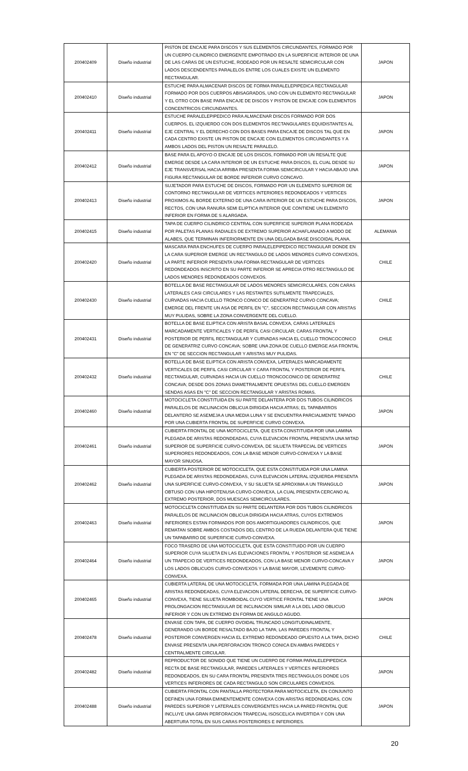| 200402409 | Diseño industrial | PISTON DE ENCAJE PARA DISCOS Y SUS ELEMENTOS CIRCUNDANTES, FORMADO POR UN CUERPO CILINDRICO EMERGENTE EMPOTRADO EN LA SUPERFICIE INTERIOR DE UNA DE LAS CARAS DE UN ESTUCHE, RODEADO POR UN RESALTE SEMICIRCULAR CON LADOS DESCENDENTES PARALELOS ENTRE LOS CUALES EXISTE UN ELEMENTO RECTANGULAR. | JAPON |
| 200402410 | Diseño industrial | ESTUCHE PARA ALMACENAR DISCOS DE FORMA PARALELEPIPEDICA RECTANGULAR FORMADO POR DOS CUERPOS ABISAGRADOS, UNO CON UN ELEMENTO RECTANGULAR Y EL OTRO CON BASE PARA ENCAJE DE DISCOS Y PISTON DE ENCAJE CON ELEMENTOS CONCENTRICOS CIRCUNDANTES. | JAPON |
| 200402411 | Diseño industrial | ESTUCHE PARALELEPIPEDICO PARA ALMACENAR DISCOS FORMADO POR DOS CUERPOS, EL IZQUIERDO CON DOS ELEMENTOS RECTANGULARES EQUIDISTANTES AL EJE CENTRAL Y EL DERECHO CON DOS BASES PARA ENCAJE DE DISCOS TAL QUE EN CADA CENTRO EXISTE UN PISTON DE ENCAJE CON ELEMENTOS CIRCUNDANTES Y A AMBOS LADOS DEL PISTON UN RESALTE PARALELO. | JAPON |
| 200402412 | Diseño industrial | BASE PARA EL APOYO O ENCAJE DE LOS DISCOS, FORMADO POR UN RESALTE QUE EMERGE DESDE LA CARA INTERIOR DE UN ESTUCHE PARA DISCOS, EL CUAL DESDE SU EJE TRANSVERSAL HACIA ARRIBA PRESENTA FORMA SEMICIRCULAR Y HACIA ABAJO UNA FIGURA RECTANGULAR DE BORDE INFERIOR CURVO CONCAVO. | JAPON |
| 200402413 | Diseño industrial | SUJETADOR PARA ESTUCHE DE DISCOS, FORMADO POR UN ELEMENTO SUPERIOR DE CONTORNO RECTANGULAR DE VERTICES INTERIORES REDONDEADOS Y VERTICES PROXIMOS AL BORDE EXTERNO DE UNA CARA INTERIOR DE UN ESTUCHE PARA DISCOS, RECTOS, CON UNA RANURA SEMI ELIPTICA INTERIOR QUE CONTIENE UN ELEMENTO INFERIOR EN FORMA DE S ALARGADA. | JAPON |
| 200402415 | Diseño industrial | TAPA DE CUERPO CILINDRICO CENTRAL CON SUPERFICIE SUPERIOR PLANA RODEADA POR PALETAS PLANAS RADIALES DE EXTREMO SUPERIOR ACHAFLANADO A MODO DE ALABES, QUE TERMINAN INFERIORMENTE EN UNA DELGADA BASE DISCOIDAL PLANA. | ALEMANIA |
| 200402420 | Diseño industrial | MASCARA PARA ENCHUFES DE CUERPO PARALELEPIPEDICO RECTANGULAR DONDE EN LA CARA SUPERIOR EMERGE UN RECTANGULO DE LADOS MENORES CURVO CONVEXOS, LA PARTE INFERIOR PRESENTA UNA FORMA RECTANGULAR DE VERTICES REDONDEADOS INSCRITO EN SU PARTE INFERIOR SE APRECIA OTRO RECTANGULO DE LADOS MENORES REDONDEADOS CONVEXOS. | CHILE |
| 200402430 | Diseño industrial | BOTELLA DE BASE RECTANGULAR DE LADOS MENORES SEMICIRCULARES, CON CARAS LATERALES CASI CIRCULARES Y LAS RESTANTES SUTILMENTE TRAPECIALES, CURVADAS HACIA CUELLO TRONCO CONICO DE GENERATRIZ CURVO CONCAVA; EMERGE DEL FRENTE UN ASA DE PERFIL EN "C", SECCION RECTANGULAR CON ARISTAS MUY PULIDAS, SOBRE LA ZONA CONVERGENTE DEL CUELLO. | CHILE |
| 200402431 | Diseño industrial | BOTELLA DE BASE ELIPTICA CON ARISTA BASAL CONVEXA, CARAS LATERALES MARCADAMENTE VERTICALES Y DE PERFIL CASI CIRCULAR; CARAS FRONTAL Y POSTERIOR DE PERFIL RECTANGULAR Y CURVADAS HACIA EL CUELLO TRONCOCONICO DE GENERATRIZ CURVO CONCAVA; SOBRE UNA ZONA DE CUELLO EMERGE ASA FRONTAL EN "C" DE SECCION RECTANGULAR Y ARISTAS MUY PULIDAS. | CHILE |
| 200402432 | Diseño industrial | BOTELLA DE BASE ELIPTICA CON ARISTA CONVEXA, LATERALES MARCADAMENTE VERTICALES DE PERFIL CASI CIRCULAR Y CARA FRONTAL Y POSTERIOR DE PERFIL RECTANGULAR, CURVADAS HACIA UN CUELLO TRONCOCONICO DE GENERATRIZ CONCAVA; DESDE DOS ZONAS DIAMETRALMENTE OPUESTAS DEL CUELLO EMERGEN SENDAS ASAS EN "C" DE SECCION RECTANGULAR Y ARISTAS ROMAS. | CHILE |
| 200402460 | Diseño industrial | MOTOCICLETA CONSTITUIDA EN SU PARTE DELANTERA POR DOS TUBOS CILINDRICOS PARALELOS DE INCLINACION OBLICUA DIRIGIDA HACIA ATRAS; EL TAPABARROS DELANTERO SE ASEMEJA A UNA MEDIA LUNA Y SE ENCUENTRA PARCIALMENTE TAPADO POR UNA CUBIERTA FRONTAL DE SUPERFICIE CURVO CONVEXA. | JAPON |
| 200402461 | Diseño industrial | CUBIERTA FRONTAL DE UNA MOTOCICLETA, QUE ESTA CONSTITUIDA POR UNA LAMINA PLEGADA DE ARISTAS REDONDEADAS, CUYA ELEVACION FRONTAL PRESENTA UNA MITAD SUPERIOR DE SUPERFICIE CURVO-CONVEXA, DE SILUETA TRAPECIAL DE VERTICES SUPERIORES REDONDEADOS, CON LA BASE MENOR CURVO-CONVEXA Y LA BASE MAYOR SINUOSA. | JAPON |
| 200402462 | Diseño industrial | CUBIERTA POSTERIOR DE MOTOCICLETA, QUE ESTA CONSTITUIDA POR UNA LAMINA PLEGADA DE ARISTAS REDONDEADAS, CUYA ELEVACION LATERAL IZQUIERDA PRESENTA UNA SUPERFICIE CURVO-CONVEXA, Y SU SILUETA SE APROXIMA A UN TRIANGULO OBTUSO CON UNA HIPOTENUSA CURVO-CONVEXA, LA CUAL PRESENTA CERCANO AL EXTREMO POSTERIOR, DOS MUESCAS SEMICIRCULARES. | JAPON |
| 200402463 | Diseño industrial | MOTOCICLETA CONSTITUIDA EN SU PARTE DELANTERA POR DOS TUBOS CILINDRICOS PARALELOS DE INCLINACION OBLICUA DIRIGIDA HACIA ATRAS, CUYOS EXTREMOS INFERIORES ESTAN FORMADOS POR DOS AMORTIGUADORES CILINDRICOS, QUE REMATAN SOBRE AMBOS COSTADOS DEL CENTRO DE LA RUEDA DELANTERA QUE TIENE UN TAPABARRO DE SUPERFICIE CURVO-CONVEXA. | JAPON |
| 200402464 | Diseño industrial | FOCO TRASERO DE UNA MOTOCICLETA, QUE ESTA CONSTITUIDO POR UN CUERPO SUPERIOR CUYA SILUETA EN LAS ELEVACIONES FRONTAL Y POSTERIOR SE ASEMEJA A UN TRAPECIO DE VERTICES REDONDEADOS, CON LA BASE MENOR CURVO-CONCAVA Y LOS LADOS OBLICUOS CURVO-CONVEXOS Y LA BASE MAYOR, LEVEMENTE CURVO-CONVEXA. | JAPON |
| 200402465 | Diseño industrial | CUBIERTA LATERAL DE UNA MOTOCICLETA, FORMADA POR UNA LAMINA PLEGADA DE ARISTAS REDONDEADAS, CUYA ELEVACION LATERAL DERECHA, DE SUPERFICIE CURVO-CONVEXA, TIENE SILUETA ROMBOIDAL CUYO VERTICE FRONTAL TIENE UNA PROLONGACION RECTANGULAR DE INCLINACION SIMILAR A LA DEL LADO OBLICUO INFERIOR Y CON UN EXTREMO EN FORMA DE ANGULO AGUDO. | JAPON |
| 200402478 | Diseño industrial | ENVASE CON TAPA, DE CUERPO OVOIDAL TRUNCADO LONGITUDINALMENTE, GENERANDO UN BORDE RESALTADO BAJO LA TAPA; LAS PAREDES FRONTAL Y POSTERIOR CONVERGEN HACIA EL EXTREMO REDONDEADO OPUESTO A LA TAPA, DICHO ENVASE PRESENTA UNA PERFORACION TRONCO CONICA EN AMBAS PAREDES Y CENTRALMENTE CIRCULAR. | CHILE |
| 200402482 | Diseño industrial | REPRODUCTOR DE SONIDO QUE TIENE UN CUERPO DE FORMA PARALELEPIPEDICA RECTA DE BASE RECTANGULAR, PAREDES LATERALES Y VERTICES INFERIORES REDONDEADOS, EN SU CARA FRONTAL PRESENTA TRES RECTANGULOS DONDE LOS VERTICES INFERIORES DE CADA RECTANGULO SON CIRCULARES CONVEXOS. | JAPON |
| 200402488 | Diseño industrial | CUBIERTA FRONTAL CON PANTALLA PROTECTORA PARA MOTOCICLETA, EN CONJUNTO DEFINEN UNA FORMA EMINENTEMENTE CONVEXA CON ARISTAS REDONDEADAS, CON PAREDES SUPERIOR Y LATERALES CONVERGENTES HACIA LA PARED FRONTAL QUE INCLUYE UNA GRAN PERFORACION TRAPECIAL ISOSCELICA INVERTIDA Y CON UNA ABERTURA TOTAL EN SUS CARAS POSTERIORES E INFERIORES. | JAPON |
20